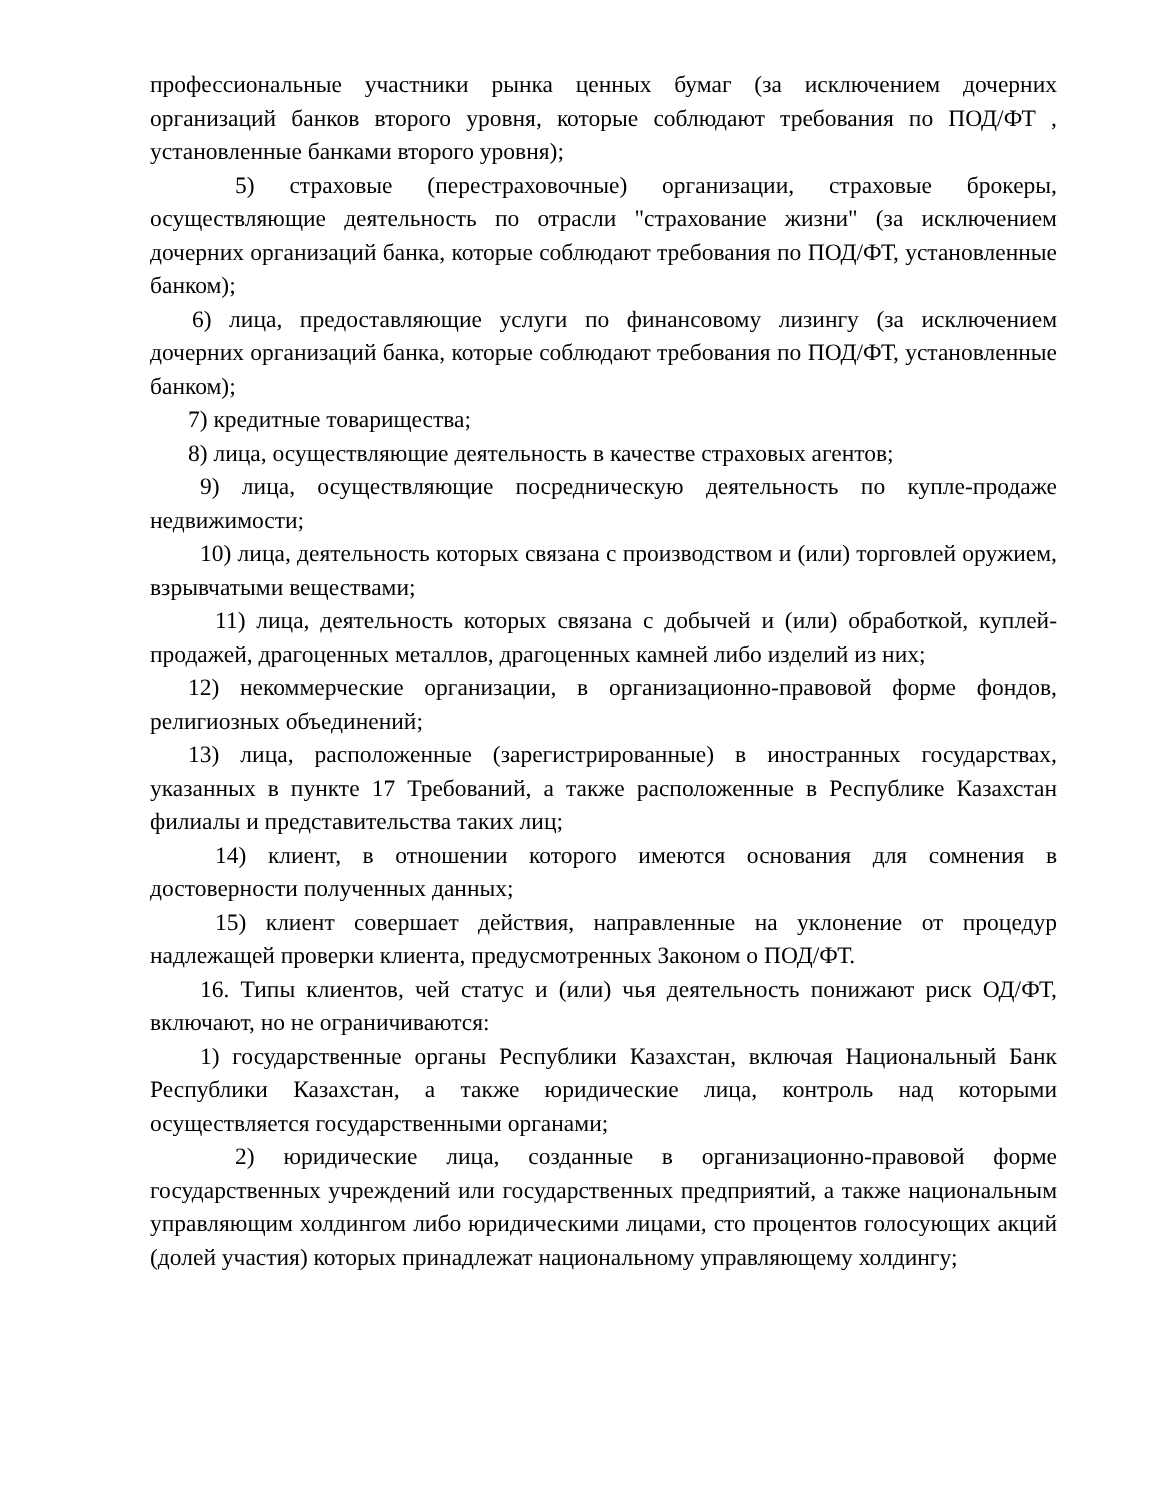профессиональные участники рынка ценных бумаг (за исключением дочерних организаций банков второго уровня, которые соблюдают требования по ПОД/ФТ , установленные банками второго уровня);
5) страховые (перестраховочные) организации, страховые брокеры, осуществляющие деятельность по отрасли "страхование жизни" (за исключением дочерних организаций банка, которые соблюдают требования по ПОД/ФТ, установленные банком);
6) лица, предоставляющие услуги по финансовому лизингу (за исключением дочерних организаций банка, которые соблюдают требования по ПОД/ФТ, установленные банком);
7) кредитные товарищества;
8) лица, осуществляющие деятельность в качестве страховых агентов;
9) лица, осуществляющие посредническую деятельность по купле-продаже недвижимости;
10) лица, деятельность которых связана с производством и (или) торговлей оружием, взрывчатыми веществами;
11) лица, деятельность которых связана с добычей и (или) обработкой, куплей-продажей, драгоценных металлов, драгоценных камней либо изделий из них;
12) некоммерческие организации, в организационно-правовой форме фондов, религиозных объединений;
13) лица, расположенные (зарегистрированные) в иностранных государствах, указанных в пункте 17 Требований, а также расположенные в Республике Казахстан филиалы и представительства таких лиц;
14) клиент, в отношении которого имеются основания для сомнения в достоверности полученных данных;
15) клиент совершает действия, направленные на уклонение от процедур надлежащей проверки клиента, предусмотренных Законом о ПОД/ФТ.
16. Типы клиентов, чей статус и (или) чья деятельность понижают риск ОД/ФТ, включают, но не ограничиваются:
1) государственные органы Республики Казахстан, включая Национальный Банк Республики Казахстан, а также юридические лица, контроль над которыми осуществляется государственными органами;
2) юридические лица, созданные в организационно-правовой форме государственных учреждений или государственных предприятий, а также национальным управляющим холдингом либо юридическими лицами, сто процентов голосующих акций (долей участия) которых принадлежат национальному управляющему холдингу;